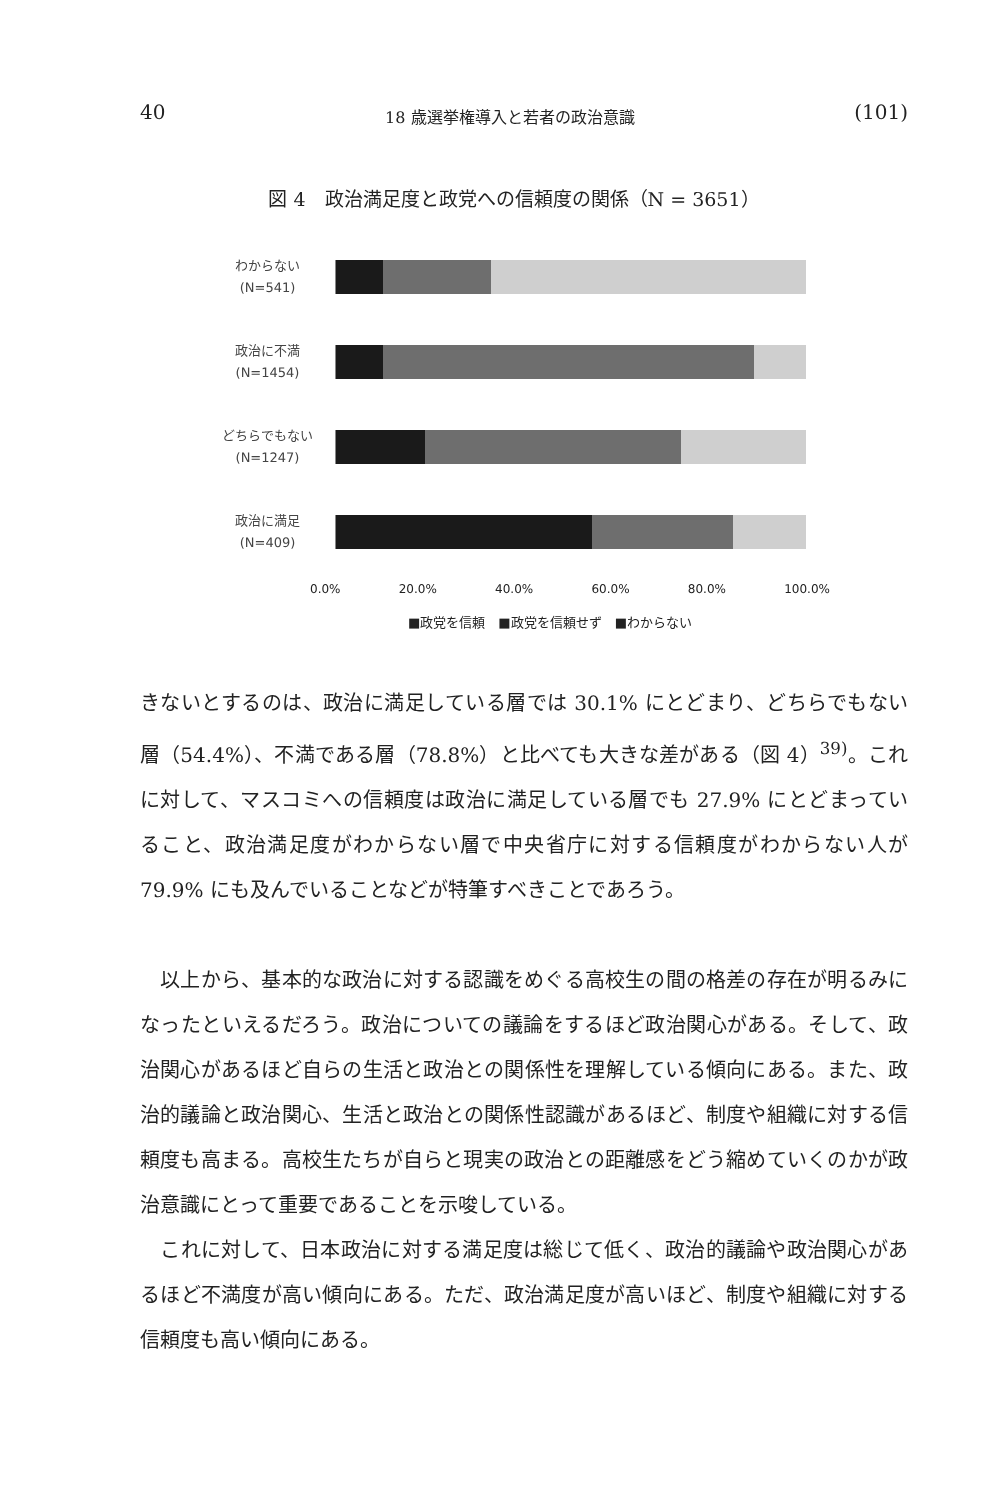40 18 歳選挙権導入と若者の政治意識 (101)
図 4　政治満足度と政党への信頼度の関係（N = 3651）
わからない
(N=541)
政治に不満
(N=1454)
どちらでもない
(N=1247)
政治に満足
(N=409)
0.0% 20.0% 40.0% 60.0% 80.0% 100.0%
■政党を信頼　■政党を信頼せず　■わからない
きないとするのは、政治に満足している層では 30.1% にとどまり、どちらでもない層（54.4%）、不満である層（78.8%）と比べても大きな差がある（図 4）<sup>39)</sup>。これに対して、マスコミへの信頼度は政治に満足している層でも 27.9% にとどまっていること、政治満足度がわからない層で中央省庁に対する信頼度がわからない人が 79.9% にも及んでいることなどが特筆すべきことであろう。
　以上から、基本的な政治に対する認識をめぐる高校生の間の格差の存在が明るみになったといえるだろう。政治についての議論をするほど政治関心がある。そして、政治関心があるほど自らの生活と政治との関係性を理解している傾向にある。また、政治的議論と政治関心、生活と政治との関係性認識があるほど、制度や組織に対する信頼度も高まる。高校生たちが自らと現実の政治との距離感をどう縮めていくのかが政治意識にとって重要であることを示唆している。
　これに対して、日本政治に対する満足度は総じて低く、政治的議論や政治関心があるほど不満度が高い傾向にある。ただ、政治満足度が高いほど、制度や組織に対する信頼度も高い傾向にある。